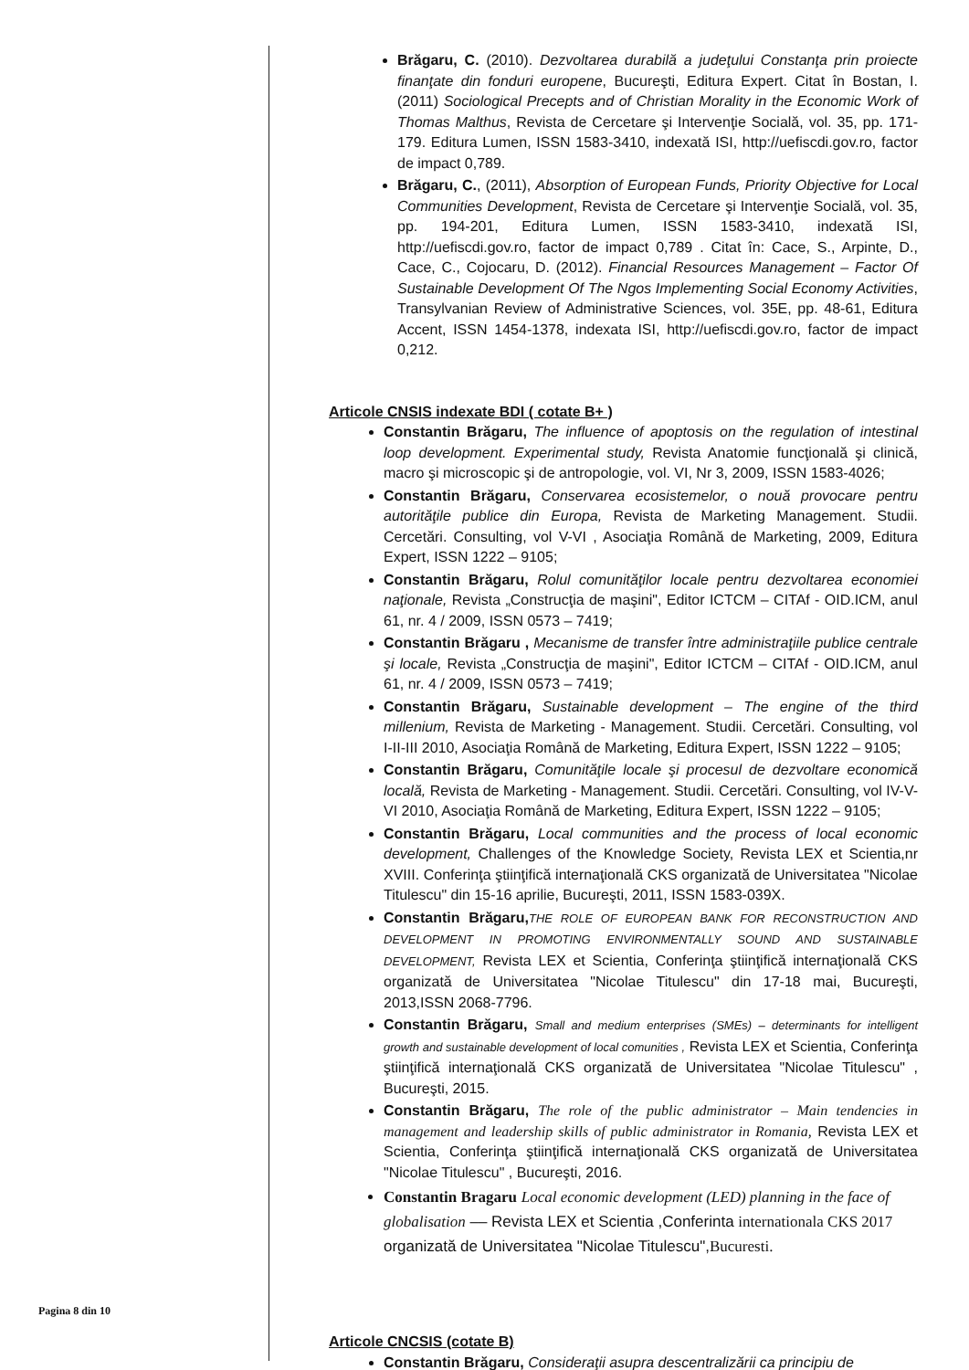Brăgaru, C. (2010). Dezvoltarea durabilă a judeţului Constanţa prin proiecte finanţate din fonduri europene, Bucureşti, Editura Expert. Citat în Bostan, I. (2011) Sociological Precepts and of Christian Morality in the Economic Work of Thomas Malthus, Revista de Cercetare şi Intervenţie Socială, vol. 35, pp. 171-179. Editura Lumen, ISSN 1583-3410, indexată ISI, http://uefiscdi.gov.ro, factor de impact 0,789.
Brăgaru, C., (2011), Absorption of European Funds, Priority Objective for Local Communities Development, Revista de Cercetare şi Intervenţie Socială, vol. 35, pp. 194-201, Editura Lumen, ISSN 1583-3410, indexată ISI, http://uefiscdi.gov.ro, factor de impact 0,789 . Citat în: Cace, S., Arpinte, D., Cace, C., Cojocaru, D. (2012). Financial Resources Management – Factor Of Sustainable Development Of The Ngos Implementing Social Economy Activities, Transylvanian Review of Administrative Sciences, vol. 35E, pp. 48-61, Editura Accent, ISSN 1454-1378, indexata ISI, http://uefiscdi.gov.ro, factor de impact 0,212.
Articole CNSIS indexate BDI ( cotate B+ )
Constantin Brăgaru, The influence of apoptosis on the regulation of intestinal loop development. Experimental study, Revista Anatomie funcţională şi clinică, macro şi microscopic şi de antropologie, vol. VI, Nr 3, 2009, ISSN 1583-4026;
Constantin Brăgaru, Conservarea ecosistemelor, o nouă provocare pentru autorităţile publice din Europa, Revista de Marketing Management. Studii. Cercetări. Consulting, vol V-VI , Asociaţia Română de Marketing, 2009, Editura Expert, ISSN 1222 – 9105;
Constantin Brăgaru, Rolul comunităţilor locale pentru dezvoltarea economiei naţionale, Revista „Construcţia de maşini", Editor ICTCM – CITAf - OID.ICM, anul 61, nr. 4 / 2009, ISSN 0573 – 7419;
Constantin Brăgaru , Mecanisme de transfer între administraţiile publice centrale şi locale, Revista „Construcţia de maşini", Editor ICTCM – CITAf - OID.ICM, anul 61, nr. 4 / 2009, ISSN 0573 – 7419;
Constantin Brăgaru, Sustainable development – The engine of the third millenium, Revista de Marketing - Management. Studii. Cercetări. Consulting, vol I-II-III 2010, Asociaţia Română de Marketing, Editura Expert, ISSN 1222 – 9105;
Constantin Brăgaru, Comunităţile locale şi procesul de dezvoltare economică locală, Revista de Marketing - Management. Studii. Cercetări. Consulting, vol IV-V-VI 2010, Asociaţia Română de Marketing, Editura Expert, ISSN 1222 – 9105;
Constantin Brăgaru, Local communities and the process of local economic development, Challenges of the Knowledge Society, Revista LEX et Scientia,nr XVIII. Conferinţa ştiinţifică internaţională CKS organizată de Universitatea "Nicolae Titulescu" din 15-16 aprilie, Bucureşti, 2011, ISSN 1583-039X.
Constantin Brăgaru, THE ROLE OF EUROPEAN BANK FOR RECONSTRUCTION AND DEVELOPMENT IN PROMOTING ENVIRONMENTALLY SOUND AND SUSTAINABLE DEVELOPMENT, Revista LEX et Scientia, Conferinţa ştiinţifică internaţională CKS organizată de Universitatea "Nicolae Titulescu" din 17-18 mai, Bucureşti, 2013,ISSN 2068-7796.
Constantin Brăgaru, Small and medium enterprises (SMEs) – determinants for intelligent growth and sustainable development of local comunities , Revista LEX et Scientia, Conferinţa ştiinţifică internaţională CKS organizată de Universitatea "Nicolae Titulescu" , Bucureşti, 2015.
Constantin Brăgaru, The role of the public administrator – Main tendencies in management and leadership skills of public administrator in Romania, Revista LEX et Scientia, Conferinţa ştiinţifică internaţională CKS organizată de Universitatea "Nicolae Titulescu" , Bucureşti, 2016.
Constantin Bragaru Local economic development (LED) planning in the face of globalisation –– Revista LEX et Scientia ,Conferinta internationala CKS 2017 organizată de Universitatea "Nicolae Titulescu",Bucuresti.
Articole CNCSIS (cotate B)
Constantin Brăgaru, Consideraţii asupra descentralizării ca principiu de
Pagina 8 din 10